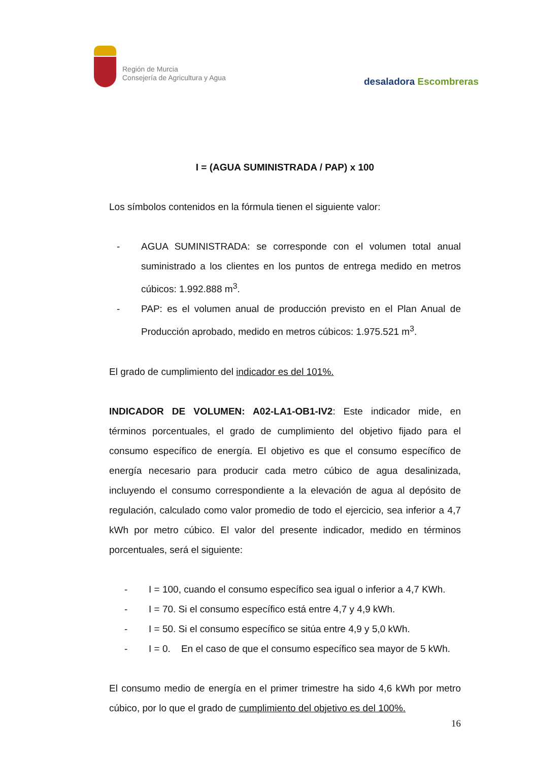Región de Murcia
Consejería de Agricultura y Agua
desaladora Escombreras
I = (AGUA SUMINISTRADA / PAP) x 100
Los símbolos contenidos en la fórmula tienen el siguiente valor:
- AGUA SUMINISTRADA: se corresponde con el volumen total anual suministrado a los clientes en los puntos de entrega medido en metros cúbicos: 1.992.888 m<sup>3</sup>.
- PAP: es el volumen anual de producción previsto en el Plan Anual de Producción aprobado, medido en metros cúbicos: 1.975.521 m<sup>3</sup>.
El grado de cumplimiento del indicador es del 101%.
INDICADOR DE VOLUMEN: A02-LA1-OB1-IV2: Este indicador mide, en términos porcentuales, el grado de cumplimiento del objetivo fijado para el consumo específico de energía. El objetivo es que el consumo específico de energía necesario para producir cada metro cúbico de agua desalinizada, incluyendo el consumo correspondiente a la elevación de agua al depósito de regulación, calculado como valor promedio de todo el ejercicio, sea inferior a 4,7 kWh por metro cúbico. El valor del presente indicador, medido en términos porcentuales, será el siguiente:
- I = 100, cuando el consumo específico sea igual o inferior a 4,7 KWh.
- I = 70. Si el consumo específico está entre 4,7 y 4,9 kWh.
- I = 50. Si el consumo específico se sitúa entre 4,9 y 5,0 kWh.
- I = 0. En el caso de que el consumo específico sea mayor de 5 kWh.
El consumo medio de energía en el primer trimestre ha sido 4,6 kWh por metro cúbico, por lo que el grado de cumplimiento del objetivo es del 100%.
16